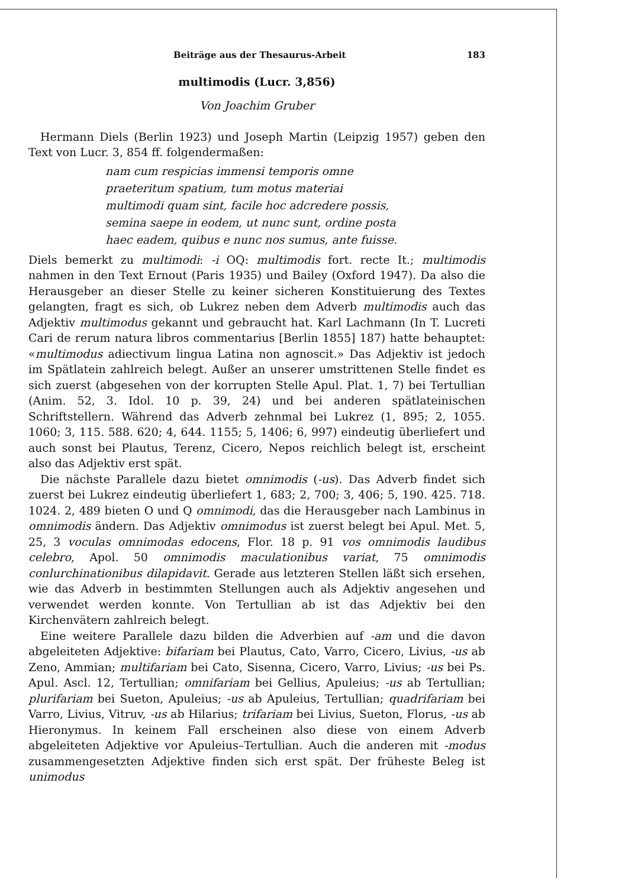Beiträge aus der Thesaurus-Arbeit 183
multimodis (Lucr. 3,856)
Von Joachim Gruber
Hermann Diels (Berlin 1923) und Joseph Martin (Leipzig 1957) geben den Text von Lucr. 3, 854 ff. folgendermaßen:
nam cum respicias immensi temporis omne
praeteritum spatium, tum motus materiai
multimodi quam sint, facile hoc adcredere possis,
semina saepe in eodem, ut nunc sunt, ordine posta
haec eadem, quibus e nunc nos sumus, ante fuisse.
Diels bemerkt zu multimodi: -i OQ: multimodis fort. recte It.; multimodis nahmen in den Text Ernout (Paris 1935) und Bailey (Oxford 1947). Da also die Herausgeber an dieser Stelle zu keiner sicheren Konstituierung des Textes gelangten, fragt es sich, ob Lukrez neben dem Adverb multimodis auch das Adjektiv multimodus gekannt und gebraucht hat. Karl Lachmann (In T. Lucreti Cari de rerum natura libros commentarius [Berlin 1855] 187) hatte behauptet: «multimodus adiectivum lingua Latina non agnoscit.» Das Adjektiv ist jedoch im Spätlatein zahlreich belegt. Außer an unserer umstrittenen Stelle findet es sich zuerst (abgesehen von der korrupten Stelle Apul. Plat. 1, 7) bei Tertullian (Anim. 52, 3. Idol. 10 p. 39, 24) und bei anderen spätlateinischen Schriftstellern. Während das Adverb zehnmal bei Lukrez (1, 895; 2, 1055. 1060; 3, 115. 588. 620; 4, 644. 1155; 5, 1406; 6, 997) eindeutig überliefert und auch sonst bei Plautus, Terenz, Cicero, Nepos reichlich belegt ist, erscheint also das Adjektiv erst spät.
Die nächste Parallele dazu bietet omnimodis (-us). Das Adverb findet sich zuerst bei Lukrez eindeutig überliefert 1, 683; 2, 700; 3, 406; 5, 190. 425. 718. 1024. 2, 489 bieten O und Q omnimodi, das die Herausgeber nach Lambinus in omnimodis ändern. Das Adjektiv omnimodus ist zuerst belegt bei Apul. Met. 5, 25, 3 voculas omnimodas edocens, Flor. 18 p. 91 vos omnimodis laudibus celebro, Apol. 50 omnimodis maculationibus variat, 75 omnimodis conlurchinationibus dilapidavit. Gerade aus letzteren Stellen läßt sich ersehen, wie das Adverb in bestimmten Stellungen auch als Adjektiv angesehen und verwendet werden konnte. Von Tertullian ab ist das Adjektiv bei den Kirchenvätern zahlreich belegt.
Eine weitere Parallele dazu bilden die Adverbien auf -am und die davon abgeleiteten Adjektive: bifariam bei Plautus, Cato, Varro, Cicero, Livius, -us ab Zeno, Ammian; multifariam bei Cato, Sisenna, Cicero, Varro, Livius; -us bei Ps. Apul. Ascl. 12, Tertullian; omnifariam bei Gellius, Apuleius; -us ab Tertullian; plurifariam bei Sueton, Apuleius; -us ab Apuleius, Tertullian; quadrifariam bei Varro, Livius, Vitruv, -us ab Hilarius; trifariam bei Livius, Sueton, Florus, -us ab Hieronymus. In keinem Fall erscheinen also diese von einem Adverb abgeleiteten Adjektive vor Apuleius–Tertullian. Auch die anderen mit -modus zusammengesetzten Adjektive finden sich erst spät. Der früheste Beleg ist unimodus